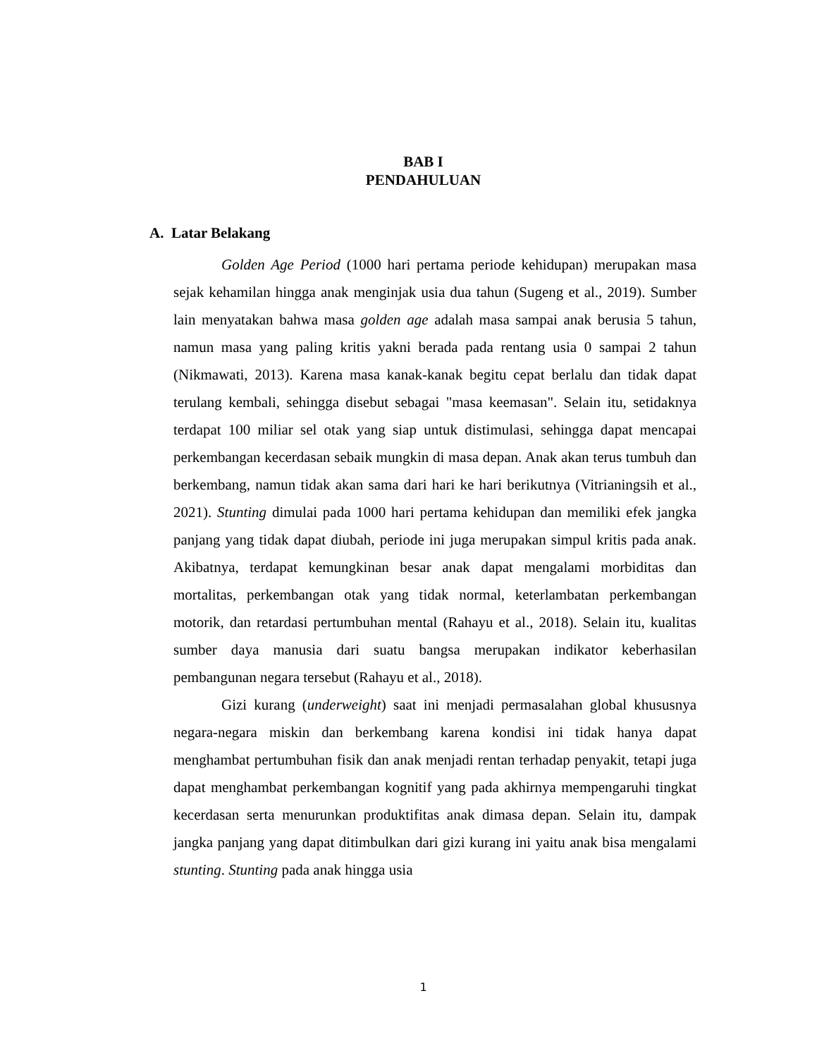BAB I
PENDAHULUAN
A. Latar Belakang
Golden Age Period (1000 hari pertama periode kehidupan) merupakan masa sejak kehamilan hingga anak menginjak usia dua tahun (Sugeng et al., 2019). Sumber lain menyatakan bahwa masa golden age adalah masa sampai anak berusia 5 tahun, namun masa yang paling kritis yakni berada pada rentang usia 0 sampai 2 tahun (Nikmawati, 2013). Karena masa kanak-kanak begitu cepat berlalu dan tidak dapat terulang kembali, sehingga disebut sebagai "masa keemasan". Selain itu, setidaknya terdapat 100 miliar sel otak yang siap untuk distimulasi, sehingga dapat mencapai perkembangan kecerdasan sebaik mungkin di masa depan. Anak akan terus tumbuh dan berkembang, namun tidak akan sama dari hari ke hari berikutnya (Vitrianingsih et al., 2021). Stunting dimulai pada 1000 hari pertama kehidupan dan memiliki efek jangka panjang yang tidak dapat diubah, periode ini juga merupakan simpul kritis pada anak. Akibatnya, terdapat kemungkinan besar anak dapat mengalami morbiditas dan mortalitas, perkembangan otak yang tidak normal, keterlambatan perkembangan motorik, dan retardasi pertumbuhan mental (Rahayu et al., 2018). Selain itu, kualitas sumber daya manusia dari suatu bangsa merupakan indikator keberhasilan pembangunan negara tersebut (Rahayu et al., 2018).
Gizi kurang (underweight) saat ini menjadi permasalahan global khususnya negara-negara miskin dan berkembang karena kondisi ini tidak hanya dapat menghambat pertumbuhan fisik dan anak menjadi rentan terhadap penyakit, tetapi juga dapat menghambat perkembangan kognitif yang pada akhirnya mempengaruhi tingkat kecerdasan serta menurunkan produktifitas anak dimasa depan. Selain itu, dampak jangka panjang yang dapat ditimbulkan dari gizi kurang ini yaitu anak bisa mengalami stunting. Stunting pada anak hingga usia
1